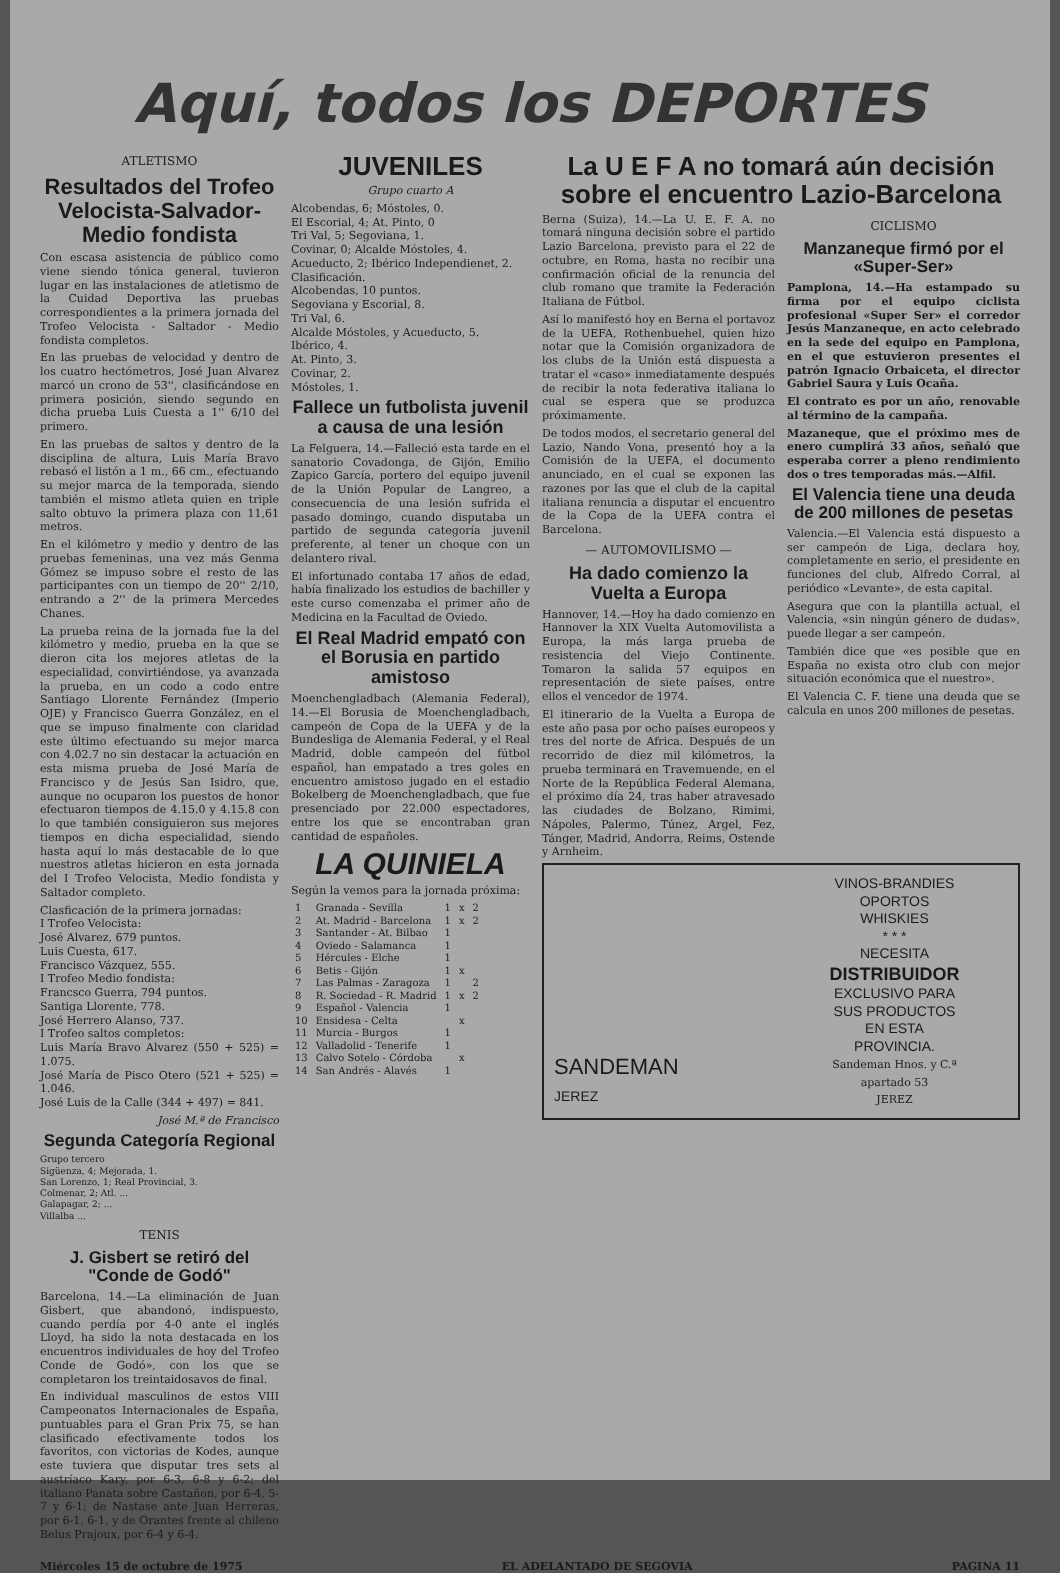Aquí, todos los DEPORTES
ATLETISMO
Resultados del Trofeo Velocista-Salvador-Medio fondista
Con escasa asistencia de público como viene siendo tónica general, tuvieron lugar en las instalaciones de atletismo de la Cuidad Deportiva las pruebas correspondientes a la primera jornada del Trofeo Velocista - Saltador - Medio fondista completos.
En las pruebas de velocidad y dentro de los cuatro hectómetros, José Juan Alvarez marcó un crono de 53'', clasificándose en primera posición, siendo segundo en dicha prueba Luis Cuesta a 1'' 6/10 del primero.
En las pruebas de saltos y dentro de la disciplina de altura, Luis María Bravo rebasó el listón a 1 m., 66 cm., efectuando su mejor marca de la temporada, siendo también el mismo atleta quien en triple salto obtuvo la primera plaza con 11,61 metros.
En el kilómetro y medio y dentro de las pruebas femeninas, una vez más Genma Gómez se impuso sobre el resto de las participantes con un tiempo de 20'' 2/10, entrando a 2'' de la primera Mercedes Chanes.
La prueba reina de la jornada fue la del kilómetro y medio, prueba en la que se dieron cita los mejores atletas de la especialidad, convirtiéndose, ya avanzada la prueba, en un codo a codo entre Santiago Llorente Fernández (Imperio OJE) y Francisco Guerra González, en el que se impuso finalmente con claridad este último efectuando su mejor marca con 4.02.7 no sin destacar la actuación en esta misma prueba de José María de Francisco y de Jesús San Isidro, que, aunque no ocuparon los puestos de honor efectuaron tiempos de 4.15.0 y 4.15.8 con lo que también consiguieron sus mejores tiempos en dicha especialidad, siendo hasta aquí lo más destacable de lo que nuestros atletas hicieron en esta jornada del I Trofeo Velocista, Medio fondista y Saltador completo.
Clasficación de la primera jornadas:
I Trofeo Velocista:
José Alvarez, 679 puntos.
Luis Cuesta, 617.
Francisco Vázquez, 555.
I Trofeo Medio fondista:
Francsco Guerra, 794 puntos.
Santiga Llorente, 778.
José Herrero Alanso, 737.
I Trofeo saltos completos:
Luis María Bravo Alvarez (550 + 525) = 1.075.
José María de Pisco Otero (521 + 525) = 1.046.
José Luis de la Calle (344 + 497) = 841.
José M.ª de Francisco
Segunda Categoría Regional
Grupo tercero
Sigüenza, 4; Mejorada, 1.
San Lorenzo, 1; Real Provincial, 3.
Colmenar, 2; Atl. ...
Galapagar, 2; ...
Villalba ...
TENIS
J. Gisbert se retiró del "Conde de Godó"
Barcelona, 14.—La eliminación de Juan Gisbert, que abandonó, indispuesto, cuando perdía por 4-0 ante el inglés Lloyd, ha sido la nota destacada en los encuentros individuales de hoy del Trofeo Conde de Godó», con los que se completaron los treintaidosavos de final.
En individual masculinos de estos VIII Campeonatos Internacionales de España, puntuables para el Gran Prix 75, se han clasificado efectivamente todos los favoritos, con victorias de Kodes, aunque este tuviera que disputar tres sets al austríaco Kary, por 6-3, 6-8 y 6-2; del italiano Panata sobre Castañon, por 6-4, 5-7 y 6-1; de Nastase ante Juan Herreras, por 6-1, 6-1, y de Orantes frente al chileno Belus Prajoux, por 6-4 y 6-4.
JUVENILES
Grupo cuarto A
Alcobendas, 6; Móstoles, 0.
El Escorial, 4; At. Pinto, 0
Tri Val, 5; Segoviana, 1.
Covinar, 0; Alcalde Móstoles, 4.
Acueducto, 2; Ibérico Independienet, 2.
Clasificación.
Alcobendas, 10 puntos.
Segoviana y Escorial, 8.
Tri Val, 6.
Alcalde Móstoles, y Acueducto, 5.
Ibérico, 4.
At. Pinto, 3.
Covinar, 2.
Móstoles, 1.
Fallece un futbolista juvenil a causa de una lesión
La Felguera, 14.—Falleció esta tarde en el sanatorio Covadonga, de Gijón, Emilio Zapico García, portero del equipo juvenil de la Unión Popular de Langreo, a consecuencia de una lesión sufrida el pasado domingo, cuando disputaba un partido de segunda categoría juvenil preferente, al tener un choque con un delantero rival.
El infortunado contaba 17 años de edad, había finalizado los estudios de bachiller y este curso comenzaba el primer año de Medicina en la Facultad de Oviedo.
El Real Madrid empató con el Borusia en partido amistoso
Moenchengladbach (Alemania Federal), 14.—El Borusia de Moenchengladbach, campeón de Copa de la UEFA y de la Bundesliga de Alemania Federal, y el Real Madrid, doble campeón del fútbol español, han empatado a tres goles en encuentro amistoso jugado en el estadio Bokelberg de Moenchengladbach, que fue presenciado por 22.000 espectadores, entre los que se encontraban gran cantidad de españoles.
LA QUINIELA
Según la vemos para la jornada próxima:
| 1 | Granada - Sevilla | 1 | x | 2 |
| 2 | At. Madrid - Barcelona | 1 | x | 2 |
| 3 | Santander - At. Bilbao | 1 | | |
| 4 | Oviedo - Salamanca | 1 | | |
| 5 | Hércules - Elche | 1 | | |
| 6 | Betis - Gijón | 1 | x | |
| 7 | Las Palmas - Zaragoza | 1 | | 2 |
| 8 | R. Sociedad - R. Madrid | 1 | x | 2 |
| 9 | Español - Valencia | 1 | | |
| 10 | Ensidesa - Celta | | x | |
| 11 | Murcia - Burgos | 1 | | |
| 12 | Valladolid - Tenerife | 1 | | |
| 13 | Calvo Sotelo - Córdoba | | x | |
| 14 | San Andrés - Alavés | 1 | | |
La U E F A no tomará aún decisión sobre el encuentro Lazio-Barcelona
Berna (Suiza), 14.—La U. E. F. A. no tomará ninguna decisión sobre el partido Lazio Barcelona, previsto para el 22 de octubre, en Roma, hasta no recibir una confirmación oficial de la renuncia del club romano que tramite la Federación Italiana de Fútbol.
Así lo manifestó hoy en Berna el portavoz de la UEFA, Rothenbuehel, quien hizo notar que la Comisión organizadora de los clubs de la Unión está dispuesta a tratar el «caso» inmediatamente después de recibir la nota federativa italiana lo cual se espera que se produzca próximamente.
De todos modos, el secretario general del Lazio, Nando Vona, presentó hoy a la Comisión de la UEFA, el documento anunciado, en el cual se exponen las razones por las que el club de la capital italiana renuncia a disputar el encuentro de la Copa de la UEFA contra el Barcelona.
— AUTOMOVILISMO —
Ha dado comienzo la Vuelta a Europa
Hannover, 14.—Hoy ha dado comienzo en Hannover la XIX Vuelta Automovilista a Europa, la más larga prueba de resistencia del Viejo Continente. Tomaron la salida 57 equipos en representación de siete países, entre ellos el vencedor de 1974.
El itinerario de la Vuelta a Europa de este año pasa por ocho países europeos y tres del norte de Africa. Después de un recorrido de diez mil kilómetros, la prueba terminará en Travemuende, en el Norte de la República Federal Alemana, el próximo día 24, tras haber atravesado las ciudades de Bolzano, Rimimi, Nápoles, Palermo, Túnez, Argel, Fez, Tánger, Madrid, Andorra, Reims, Ostende y Arnheim.
CICLISMO
Manzaneque firmó por el «Super-Ser»
Pamplona, 14.—Ha estampado su firma por el equipo ciclista profesional «Super Ser» el corredor Jesús Manzaneque, en acto celebrado en la sede del equipo en Pamplona, en el que estuvieron presentes el patrón Ignacio Orbaiceta, el director Gabriel Saura y Luis Ocaña.
El contrato es por un año, renovable al término de la campaña.
Mazaneque, que el próximo mes de enero cumplirá 33 años, señaló que esperaba correr a pleno rendimiento dos o tres temporadas más.—Alfil.
El Valencia tiene una deuda de 200 millones de pesetas
Valencia.—El Valencia está dispuesto a ser campeón de Liga, declara hoy, completamente en serio, el presidente en funciones del club, Alfredo Corral, al periódico «Levante», de esta capital.
Asegura que con la plantilla actual, el Valencia, «sin ningún género de dudas», puede llegar a ser campeón.
También dice que «es posible que en España no exista otro club con mejor situación económica que el nuestro».
El Valencia C. F. tiene una deuda que se calcula en unos 200 millones de pesetas.
SANDEMAN
JEREZ
VINOS-BRANDIES
OPORTOS
WHISKIES
* * *
NECESITA
DISTRIBUIDOR
EXCLUSIVO PARA
SUS PRODUCTOS
EN ESTA
PROVINCIA.
Sandeman Hnos. y C.ª
apartado 53
JEREZ
Miércoles 15 de octubre de 1975 EL ADELANTADO DE SEGOVIA PAGINA 11